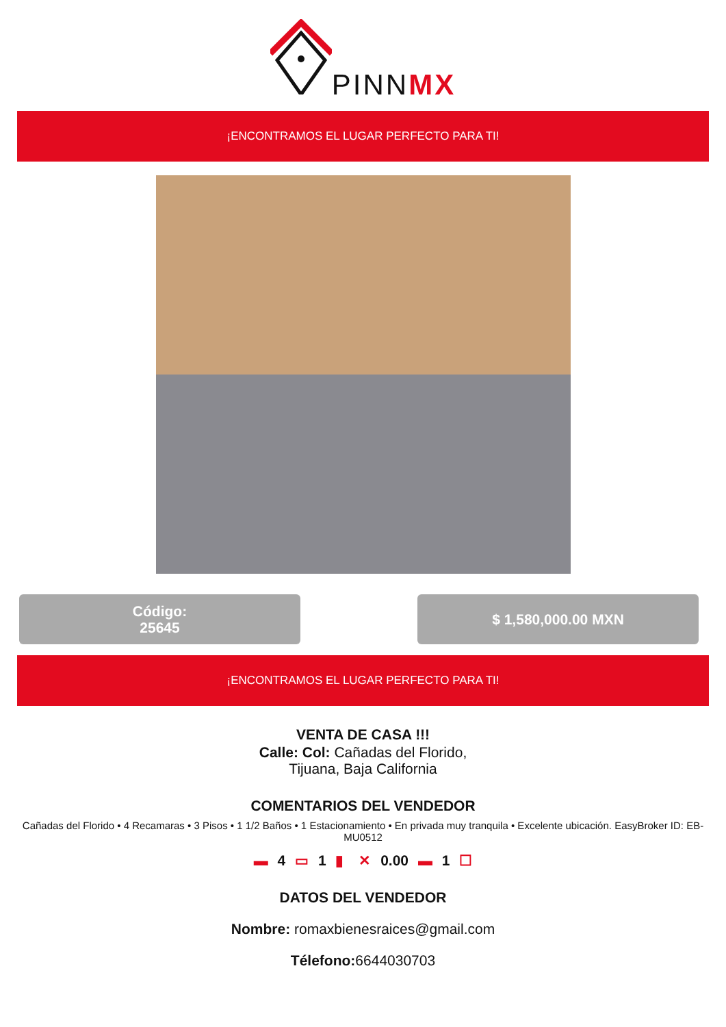PINNMX
¡ENCONTRAMOS EL LUGAR PERFECTO PARA TI!
Código:
25645
$ 1,580,000.00 MXN
¡ENCONTRAMOS EL LUGAR PERFECTO PARA TI!
VENTA DE CASA !!!
Calle: Col: Cañadas del Florido,
Tijuana, Baja California
COMENTARIOS DEL VENDEDOR
Cañadas del Florido • 4 Recamaras • 3 Pisos • 1 1/2 Baños • 1 Estacionamiento • En privada muy tranquila • Excelente ubicación. EasyBroker ID: EB-MU0512
▬ 4 ▭ 1 ▮ ✕ 0.00 ▬ 1 ☐
DATOS DEL VENDEDOR
Nombre: romaxbienesraices@gmail.com
Télefono: 6644030703